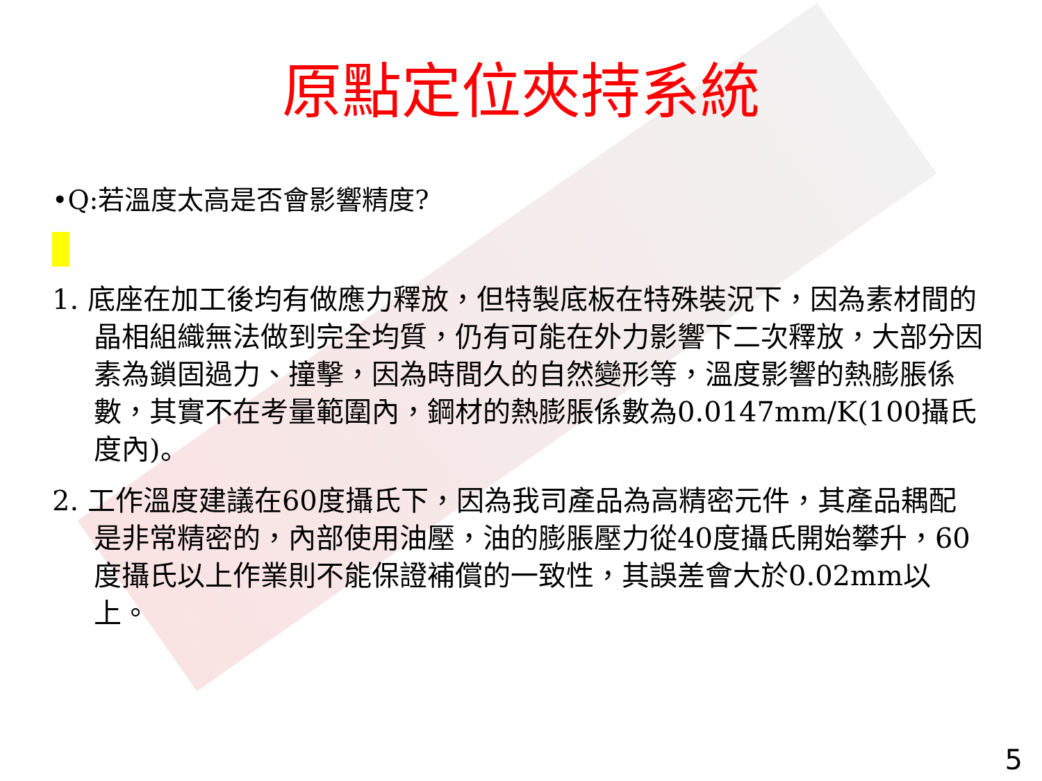原點定位夾持系統
•Q:若溫度太高是否會影響精度?
1. 底座在加工後均有做應力釋放，但特製底板在特殊裝況下，因為素材間的晶相組織無法做到完全均質，仍有可能在外力影響下二次釋放，大部分因素為鎖固過力、撞擊，因為時間久的自然變形等，溫度影響的熱膨脹係數，其實不在考量範圍內，鋼材的熱膨脹係數為0.0147mm/K(100攝氏度內)。
2. 工作溫度建議在60度攝氏下，因為我司產品為高精密元件，其產品耦配是非常精密的，內部使用油壓，油的膨脹壓力從40度攝氏開始攀升，60度攝氏以上作業則不能保證補償的一致性，其誤差會大於0.02mm以上。
5